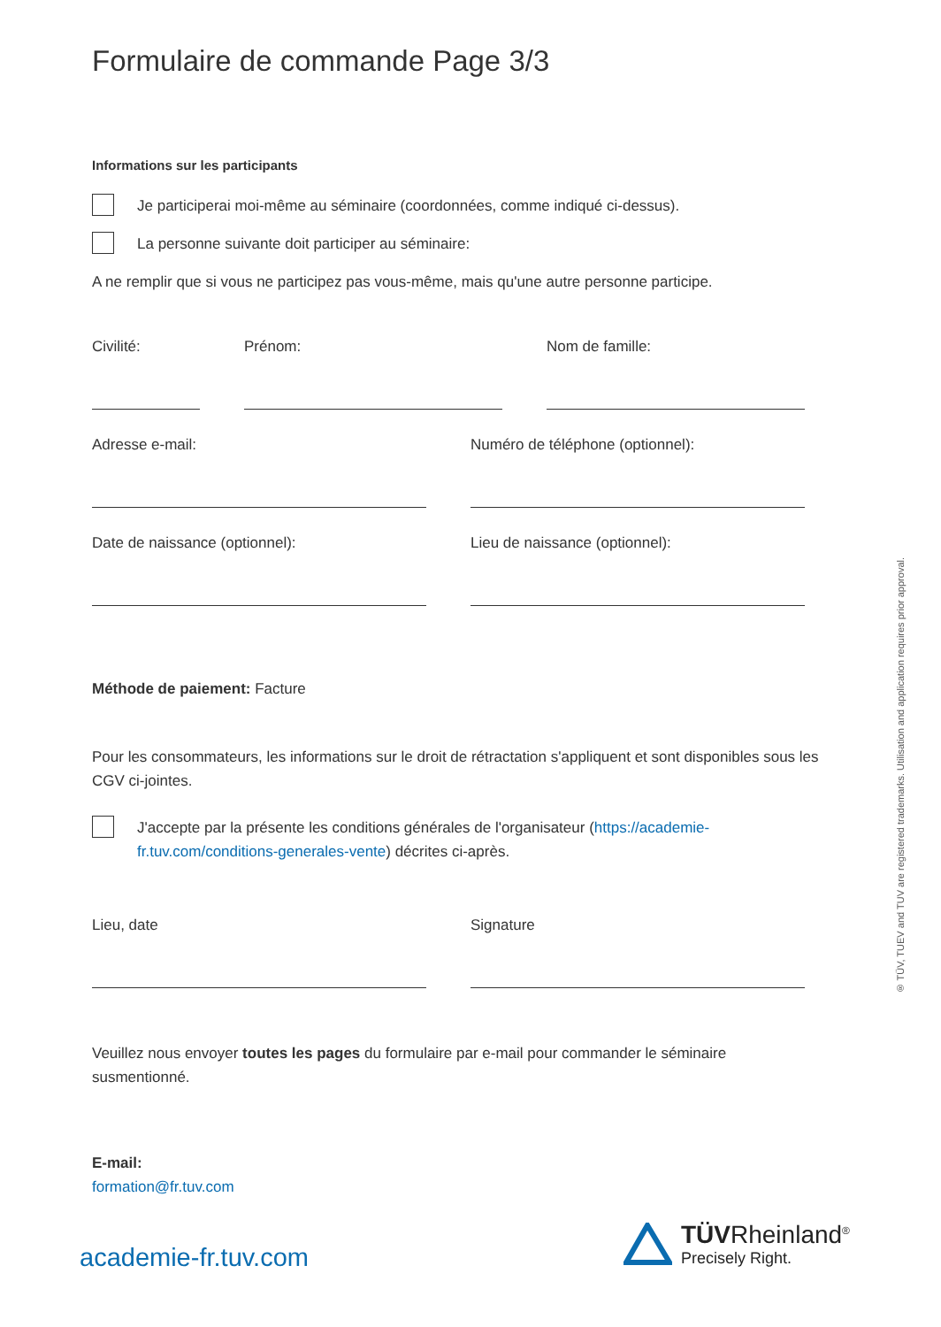Formulaire de commande Page 3/3
Informations sur les participants
Je participerai moi-même au séminaire (coordonnées, comme indiqué ci-dessus).
La personne suivante doit participer au séminaire:
A ne remplir que si vous ne participez pas vous-même, mais qu'une autre personne participe.
Civilité: Prénom: Nom de famille:
Adresse e-mail: Numéro de téléphone (optionnel):
Date de naissance (optionnel): Lieu de naissance (optionnel):
Méthode de paiement: Facture
Pour les consommateurs, les informations sur le droit de rétractation s'appliquent et sont disponibles sous les CGV ci-jointes.
J'accepte par la présente les conditions générales de l'organisateur (https://academie-fr.tuv.com/conditions-generales-vente) décrites ci-après.
Lieu, date Signature
Veuillez nous envoyer toutes les pages du formulaire par e-mail pour commander le séminaire susmentionné.
E-mail:
formation@fr.tuv.com
® TÜV, TUEV and TUV are registered trademarks. Utilisation and application requires prior approval.
academie-fr.tuv.com
TÜVRheinland<sup>®</sup>
Precisely Right.